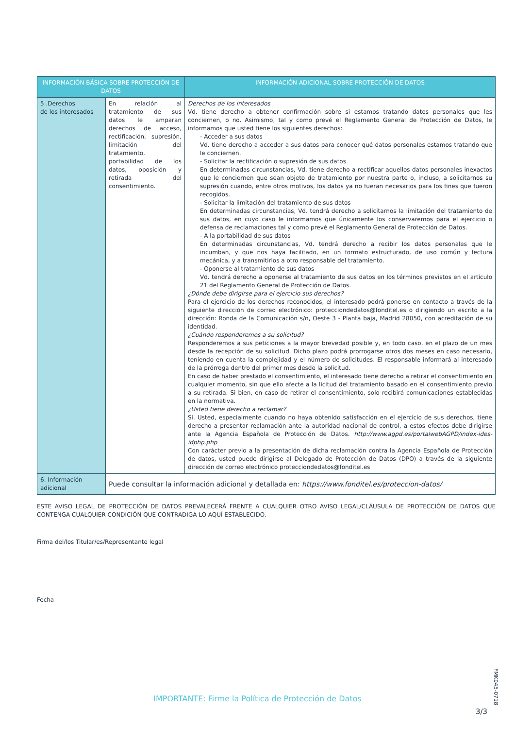| INFORMACIÓN BÁSICA SOBRE PROTECCIÓN DE DATOS | | INFORMACIÓN ADICIONAL SOBRE PROTECCIÓN DE DATOS |
| --- | --- | --- |
| 5 .Derechos de los interesados | En relación al tratamiento de sus datos le amparan derechos de acceso, rectificación, supresión, limitación del tratamiento, portabilidad de los datos, oposición y retirada del consentimiento. | Derechos de los interesados Vd. tiene derecho a obtener confirmación sobre si estamos tratando datos personales que les conciernen, o no. Asimismo, tal y como prevé el Reglamento General de Protección de Datos, le informamos que usted tiene los siguientes derechos: - Acceder a sus datos Vd. tiene derecho a acceder a sus datos para conocer qué datos personales estamos tratando que le conciernen. - Solicitar la rectificación o supresión de sus datos En determinadas circunstancias, Vd. tiene derecho a rectificar aquellos datos personales inexactos que le conciernen que sean objeto de tratamiento por nuestra parte o, incluso, a solicitarnos su supresión cuando, entre otros motivos, los datos ya no fueran necesarios para los fines que fueron recogidos. - Solicitar la limitación del tratamiento de sus datos En determinadas circunstancias, Vd. tendrá derecho a solicitarnos la limitación del tratamiento de sus datos, en cuyo caso le informamos que únicamente los conservaremos para el ejercicio o defensa de reclamaciones tal y como prevé el Reglamento General de Protección de Datos. - A la portabilidad de sus datos En determinadas circunstancias, Vd. tendrá derecho a recibir los datos personales que le incumban, y que nos haya facilitado, en un formato estructurado, de uso común y lectura mecánica, y a transmitirlos a otro responsable del tratamiento. - Oponerse al tratamiento de sus datos Vd. tendrá derecho a oponerse al tratamiento de sus datos en los términos previstos en el artículo 21 del Reglamento General de Protección de Datos. ¿Dónde debe dirigirse para el ejercicio sus derechos? Para el ejercicio de los derechos reconocidos, el interesado podrá ponerse en contacto a través de la siguiente dirección de correo electrónico: protecciondedatos@fonditel.es o dirigiendo un escrito a la dirección: Ronda de la Comunicación s/n, Oeste 3 - Planta baja, Madrid 28050, con acreditación de su identidad. ¿Cuándo responderemos a su solicitud? Responderemos a sus peticiones a la mayor brevedad posible y, en todo caso, en el plazo de un mes desde la recepción de su solicitud. Dicho plazo podrá prorrogarse otros dos meses en caso necesario, teniendo en cuenta la complejidad y el número de solicitudes. El responsable informará al interesado de la prórroga dentro del primer mes desde la solicitud. En caso de haber prestado el consentimiento, el interesado tiene derecho a retirar el consentimiento en cualquier momento, sin que ello afecte a la licitud del tratamiento basado en el consentimiento previo a su retirada. Si bien, en caso de retirar el consentimiento, solo recibirá comunicaciones establecidas en la normativa. ¿Usted tiene derecho a reclamar? Sí. Usted, especialmente cuando no haya obtenido satisfacción en el ejercicio de sus derechos, tiene derecho a presentar reclamación ante la autoridad nacional de control, a estos efectos debe dirigirse ante la Agencia Española de Protección de Datos. http://www.agpd.es/portalwebAGPD/index-ides-idphp.php Con carácter previo a la presentación de dicha reclamación contra la Agencia Española de Protección de datos, usted puede dirigirse al Delegado de Protección de Datos (DPO) a través de la siguiente dirección de correo electrónico protecciondedatos@fonditel.es |
| 6. Información adicional | Puede consultar la información adicional y detallada en: https://www.fonditel.es/proteccion-datos/ | |
ESTE AVISO LEGAL DE PROTECCIÓN DE DATOS PREVALECERÁ FRENTE A CUALQUIER OTRO AVISO LEGAL/CLÁUSULA DE PROTECCIÓN DE DATOS QUE CONTENGA CUALQUIER CONDICIÓN QUE CONTRADIGA LO AQUÍ ESTABLECIDO.
Firma del/los Titular/es/Representante legal
Fecha
FMK045-0718
IMPORTANTE: Firme la Política de Protección de Datos
3/3